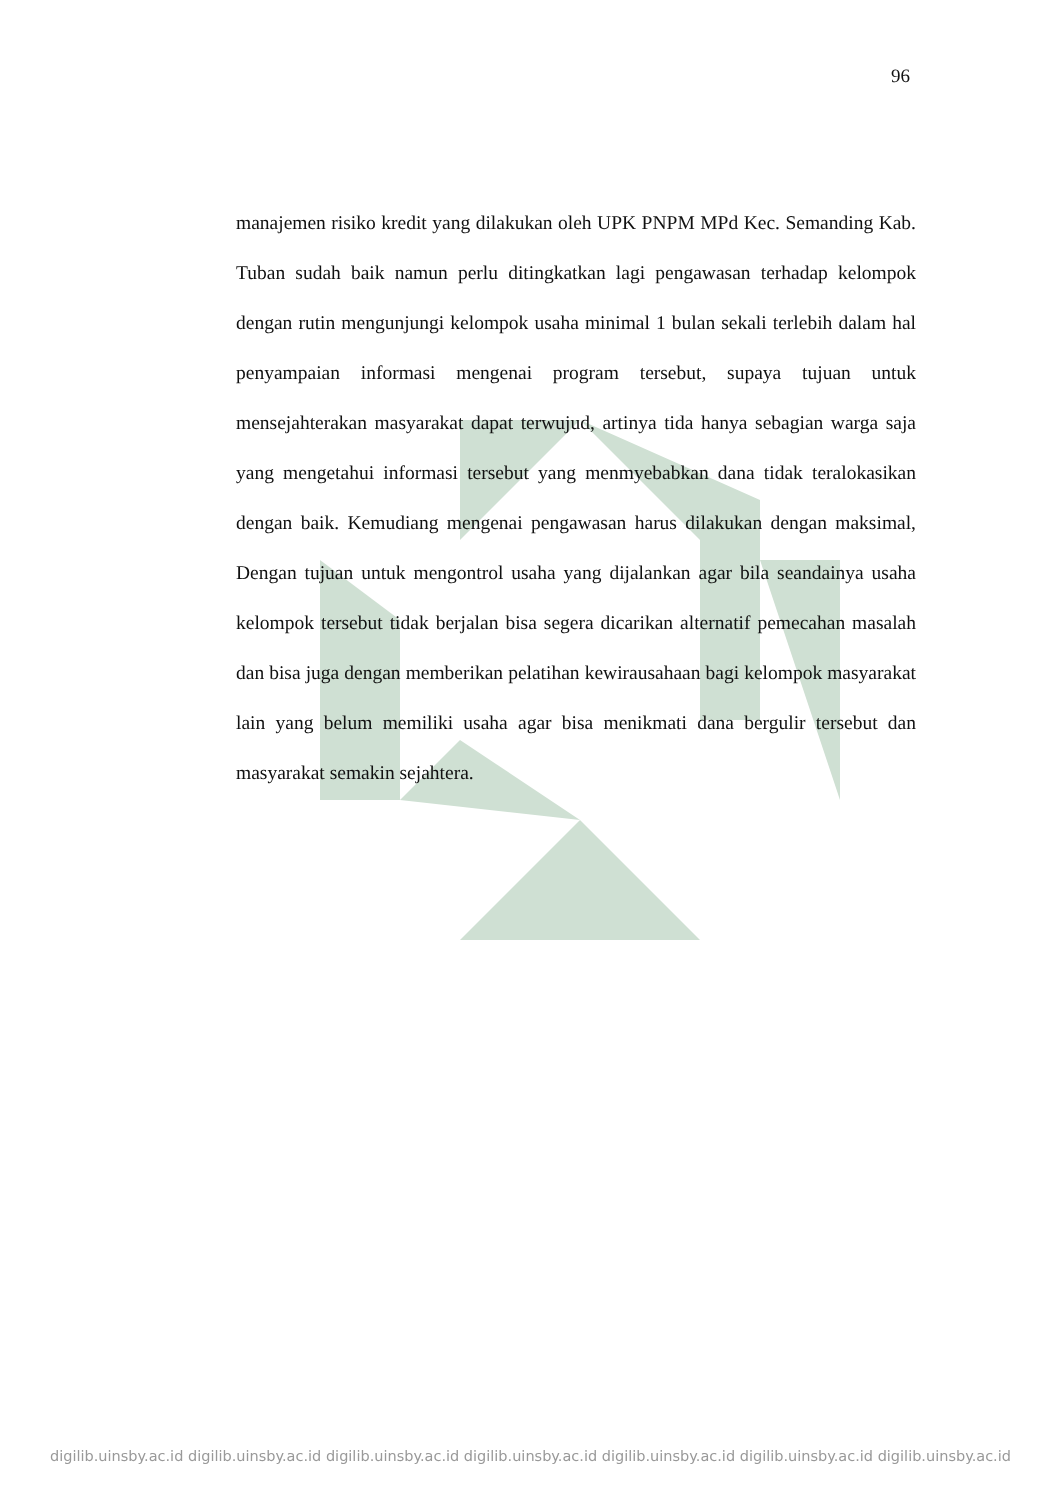96
manajemen risiko kredit yang dilakukan oleh UPK PNPM MPd Kec. Semanding Kab. Tuban sudah baik namun perlu ditingkatkan lagi pengawasan terhadap kelompok dengan rutin mengunjungi kelompok usaha minimal 1 bulan sekali terlebih dalam hal penyampaian informasi mengenai program tersebut, supaya tujuan untuk mensejahterakan masyarakat dapat terwujud, artinya tida hanya sebagian warga saja yang mengetahui informasi tersebut yang menmyebabkan dana tidak teralokasikan dengan baik. Kemudiang mengenai pengawasan harus dilakukan dengan maksimal, Dengan tujuan untuk mengontrol usaha yang dijalankan agar bila seandainya usaha kelompok tersebut tidak berjalan bisa segera dicarikan alternatif pemecahan masalah dan bisa juga dengan memberikan pelatihan kewirausahaan bagi kelompok masyarakat lain yang belum memiliki usaha agar bisa menikmati dana bergulir tersebut dan masyarakat semakin sejahtera.
digilib.uinsby.ac.id digilib.uinsby.ac.id digilib.uinsby.ac.id digilib.uinsby.ac.id digilib.uinsby.ac.id digilib.uinsby.ac.id digilib.uinsby.ac.id